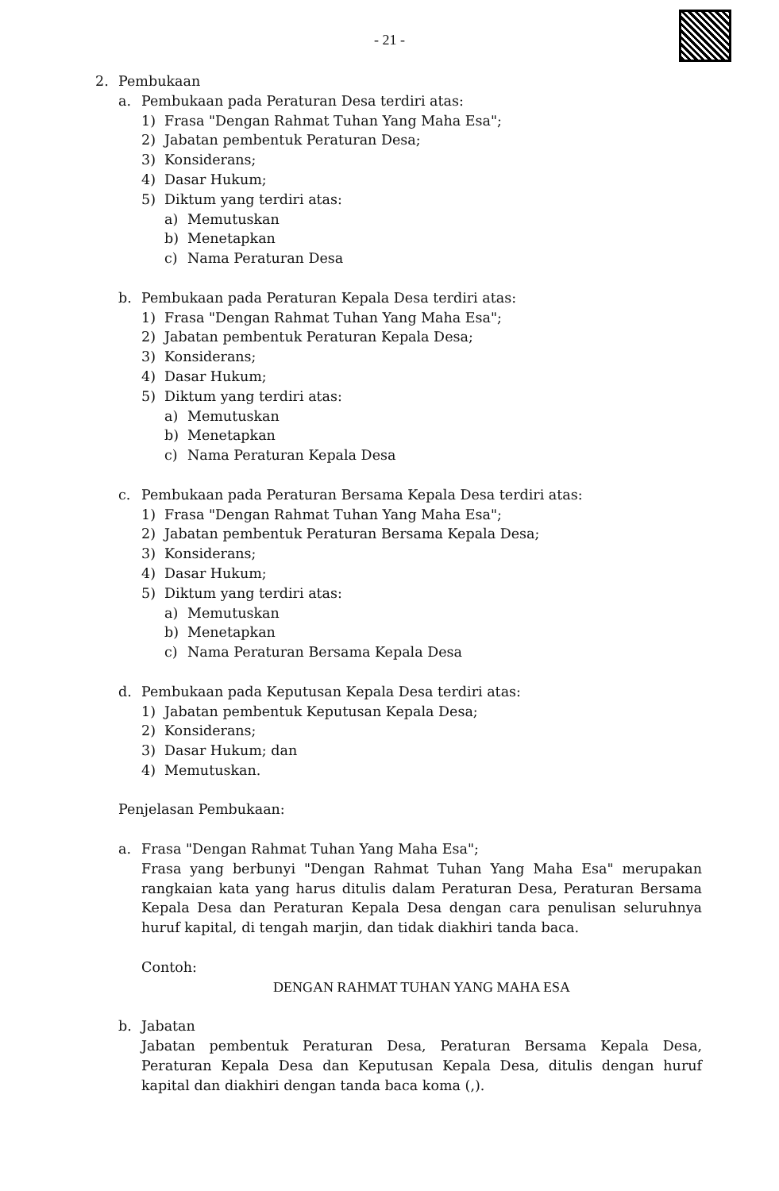- 21 -
2. Pembukaan
a. Pembukaan pada Peraturan Desa terdiri atas:
1) Frasa "Dengan Rahmat Tuhan Yang Maha Esa";
2) Jabatan pembentuk Peraturan Desa;
3) Konsiderans;
4) Dasar Hukum;
5) Diktum yang terdiri atas:
a) Memutuskan
b) Menetapkan
c) Nama Peraturan Desa
b. Pembukaan pada Peraturan Kepala Desa terdiri atas:
1) Frasa "Dengan Rahmat Tuhan Yang Maha Esa";
2) Jabatan pembentuk Peraturan Kepala Desa;
3) Konsiderans;
4) Dasar Hukum;
5) Diktum yang terdiri atas:
a) Memutuskan
b) Menetapkan
c) Nama Peraturan Kepala Desa
c. Pembukaan pada Peraturan Bersama Kepala Desa terdiri atas:
1) Frasa "Dengan Rahmat Tuhan Yang Maha Esa";
2) Jabatan pembentuk Peraturan Bersama Kepala Desa;
3) Konsiderans;
4) Dasar Hukum;
5) Diktum yang terdiri atas:
a) Memutuskan
b) Menetapkan
c) Nama Peraturan Bersama Kepala Desa
d. Pembukaan pada Keputusan Kepala Desa terdiri atas:
1) Jabatan pembentuk Keputusan Kepala Desa;
2) Konsiderans;
3) Dasar Hukum; dan
4) Memutuskan.
Penjelasan Pembukaan:
a. Frasa "Dengan Rahmat Tuhan Yang Maha Esa";
Frasa yang berbunyi "Dengan Rahmat Tuhan Yang Maha Esa" merupakan rangkaian kata yang harus ditulis dalam Peraturan Desa, Peraturan Bersama Kepala Desa dan Peraturan Kepala Desa dengan cara penulisan seluruhnya huruf kapital, di tengah marjin, dan tidak diakhiri tanda baca.
Contoh:
DENGAN RAHMAT TUHAN YANG MAHA ESA
b. Jabatan
Jabatan pembentuk Peraturan Desa, Peraturan Bersama Kepala Desa, Peraturan Kepala Desa dan Keputusan Kepala Desa, ditulis dengan huruf kapital dan diakhiri dengan tanda baca koma (,).